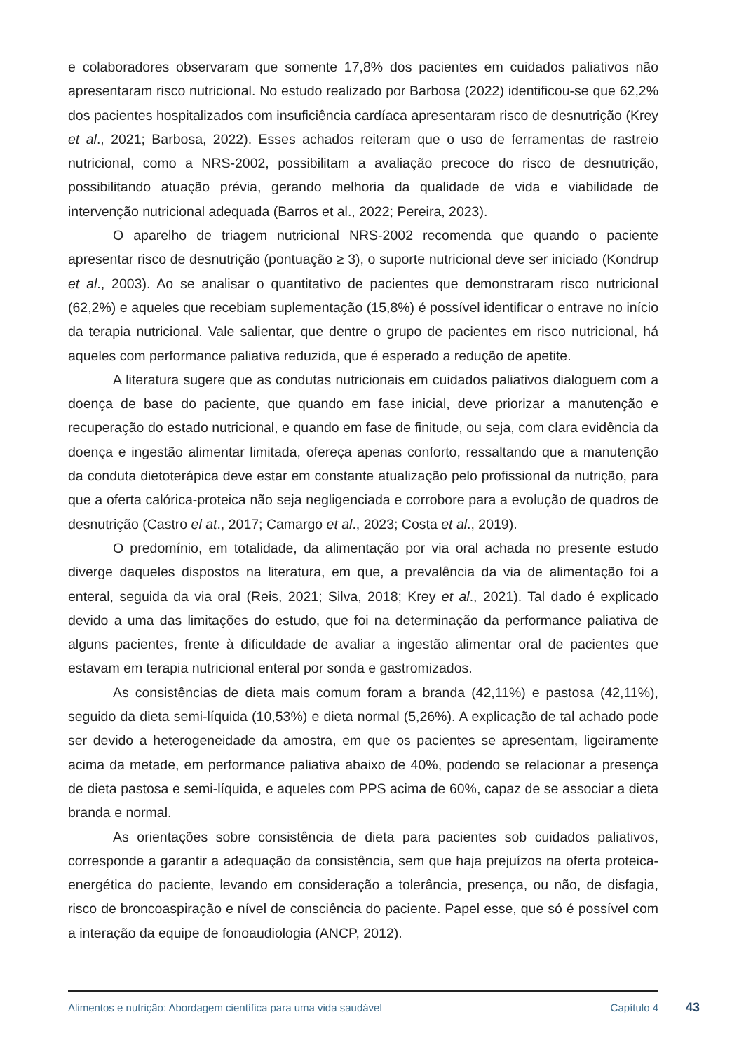e colaboradores observaram que somente 17,8% dos pacientes em cuidados paliativos não apresentaram risco nutricional. No estudo realizado por Barbosa (2022) identificou-se que 62,2% dos pacientes hospitalizados com insuficiência cardíaca apresentaram risco de desnutrição (Krey et al., 2021; Barbosa, 2022). Esses achados reiteram que o uso de ferramentas de rastreio nutricional, como a NRS-2002, possibilitam a avaliação precoce do risco de desnutrição, possibilitando atuação prévia, gerando melhoria da qualidade de vida e viabilidade de intervenção nutricional adequada (Barros et al., 2022; Pereira, 2023).
O aparelho de triagem nutricional NRS-2002 recomenda que quando o paciente apresentar risco de desnutrição (pontuação ≥ 3), o suporte nutricional deve ser iniciado (Kondrup et al., 2003). Ao se analisar o quantitativo de pacientes que demonstraram risco nutricional (62,2%) e aqueles que recebiam suplementação (15,8%) é possível identificar o entrave no início da terapia nutricional. Vale salientar, que dentre o grupo de pacientes em risco nutricional, há aqueles com performance paliativa reduzida, que é esperado a redução de apetite.
A literatura sugere que as condutas nutricionais em cuidados paliativos dialoguem com a doença de base do paciente, que quando em fase inicial, deve priorizar a manutenção e recuperação do estado nutricional, e quando em fase de finitude, ou seja, com clara evidência da doença e ingestão alimentar limitada, ofereça apenas conforto, ressaltando que a manutenção da conduta dietoterápica deve estar em constante atualização pelo profissional da nutrição, para que a oferta calórica-proteica não seja negligenciada e corrobore para a evolução de quadros de desnutrição (Castro el at., 2017; Camargo et al., 2023; Costa et al., 2019).
O predomínio, em totalidade, da alimentação por via oral achada no presente estudo diverge daqueles dispostos na literatura, em que, a prevalência da via de alimentação foi a enteral, seguida da via oral (Reis, 2021; Silva, 2018; Krey et al., 2021). Tal dado é explicado devido a uma das limitações do estudo, que foi na determinação da performance paliativa de alguns pacientes, frente à dificuldade de avaliar a ingestão alimentar oral de pacientes que estavam em terapia nutricional enteral por sonda e gastromizados.
As consistências de dieta mais comum foram a branda (42,11%) e pastosa (42,11%), seguido da dieta semi-líquida (10,53%) e dieta normal (5,26%). A explicação de tal achado pode ser devido a heterogeneidade da amostra, em que os pacientes se apresentam, ligeiramente acima da metade, em performance paliativa abaixo de 40%, podendo se relacionar a presença de dieta pastosa e semi-líquida, e aqueles com PPS acima de 60%, capaz de se associar a dieta branda e normal.
As orientações sobre consistência de dieta para pacientes sob cuidados paliativos, corresponde a garantir a adequação da consistência, sem que haja prejuízos na oferta proteica-energética do paciente, levando em consideração a tolerância, presença, ou não, de disfagia, risco de broncoaspiração e nível de consciência do paciente. Papel esse, que só é possível com a interação da equipe de fonoaudiologia (ANCP, 2012).
Alimentos e nutrição: Abordagem científica para uma vida saudável Capítulo 4
43